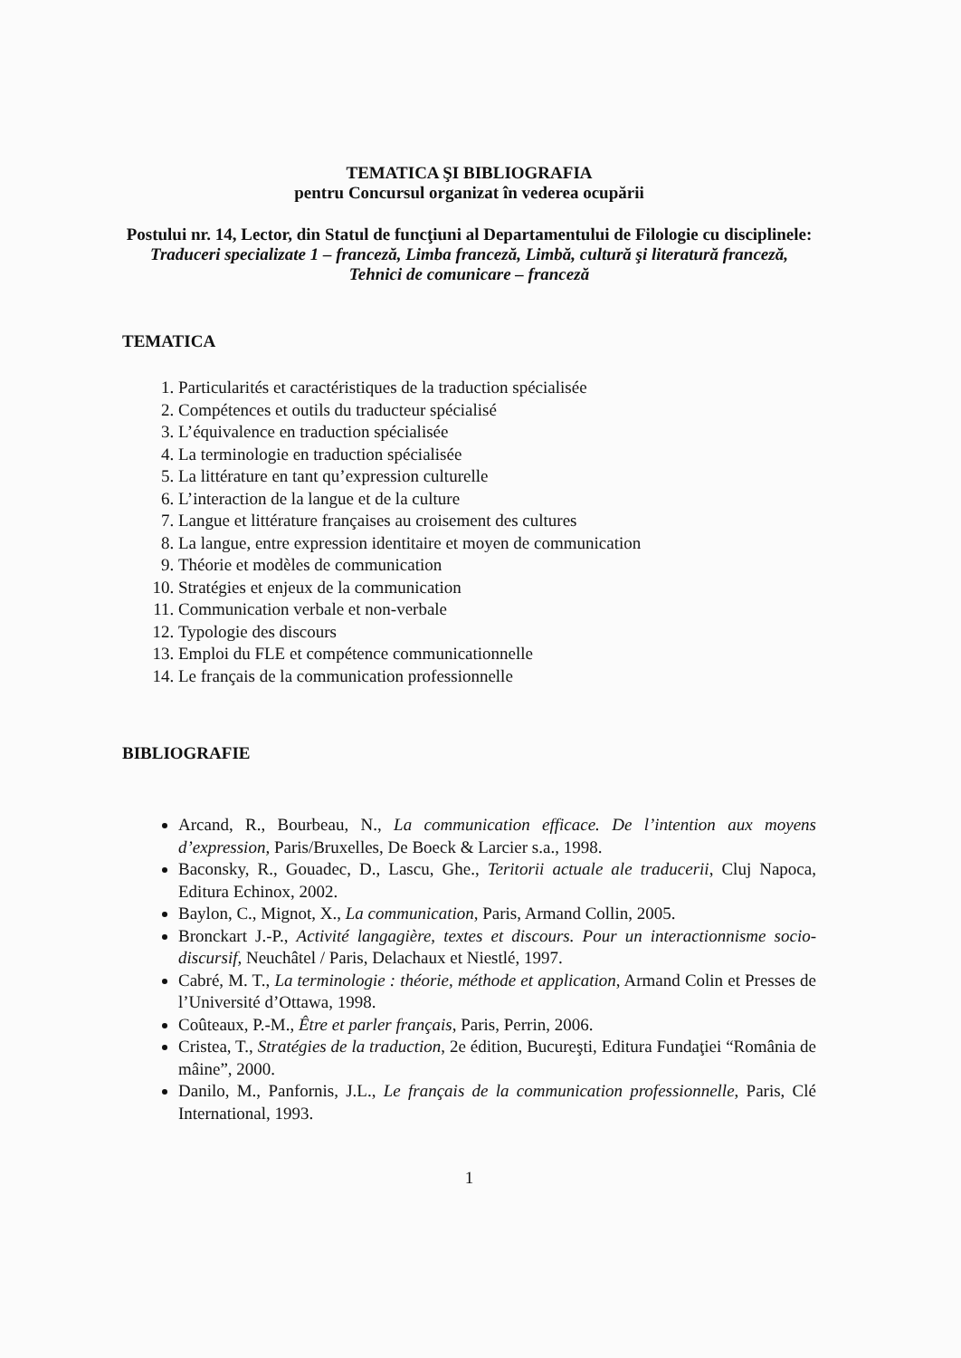TEMATICA ŞI BIBLIOGRAFIA
pentru Concursul organizat în vederea ocupării
Postului nr. 14, Lector, din Statul de funcţiuni al Departamentului de Filologie cu disciplinele: Traduceri specializate 1 – franceză, Limba franceză, Limbă, cultură şi literatură franceză, Tehnici de comunicare – franceză
TEMATICA
1. Particularités et caractéristiques de la traduction spécialisée
2. Compétences et outils du traducteur spécialisé
3. L’équivalence en traduction spécialisée
4. La terminologie en traduction spécialisée
5. La littérature en tant qu’expression culturelle
6. L’interaction de la langue et de la culture
7. Langue et littérature françaises au croisement des cultures
8. La langue, entre expression identitaire et moyen de communication
9. Théorie et modèles de communication
10. Stratégies et enjeux de la communication
11. Communication verbale et non-verbale
12. Typologie des discours
13. Emploi du FLE et compétence communicationnelle
14. Le français de la communication professionnelle
BIBLIOGRAFIE
Arcand, R., Bourbeau, N., La communication efficace. De l’intention aux moyens d’expression, Paris/Bruxelles, De Boeck & Larcier s.a., 1998.
Baconsky, R., Gouadec, D., Lascu, Ghe., Teritorii actuale ale traducerii, Cluj Napoca, Editura Echinox, 2002.
Baylon, C., Mignot, X., La communication, Paris, Armand Collin, 2005.
Bronckart J.-P., Activité langagière, textes et discours. Pour un interactionnisme socio-discursif, Neuchâtel / Paris, Delachaux et Niestlé, 1997.
Cabré, M. T., La terminologie : théorie, méthode et application, Armand Colin et Presses de l’Université d’Ottawa, 1998.
Coûteaux, P.-M., Être et parler français, Paris, Perrin, 2006.
Cristea, T., Stratégies de la traduction, 2e édition, Bucureşti, Editura Fundaţiei “România de mâine”, 2000.
Danilo, M., Panfornis, J.L., Le français de la communication professionnelle, Paris, Clé International, 1993.
1